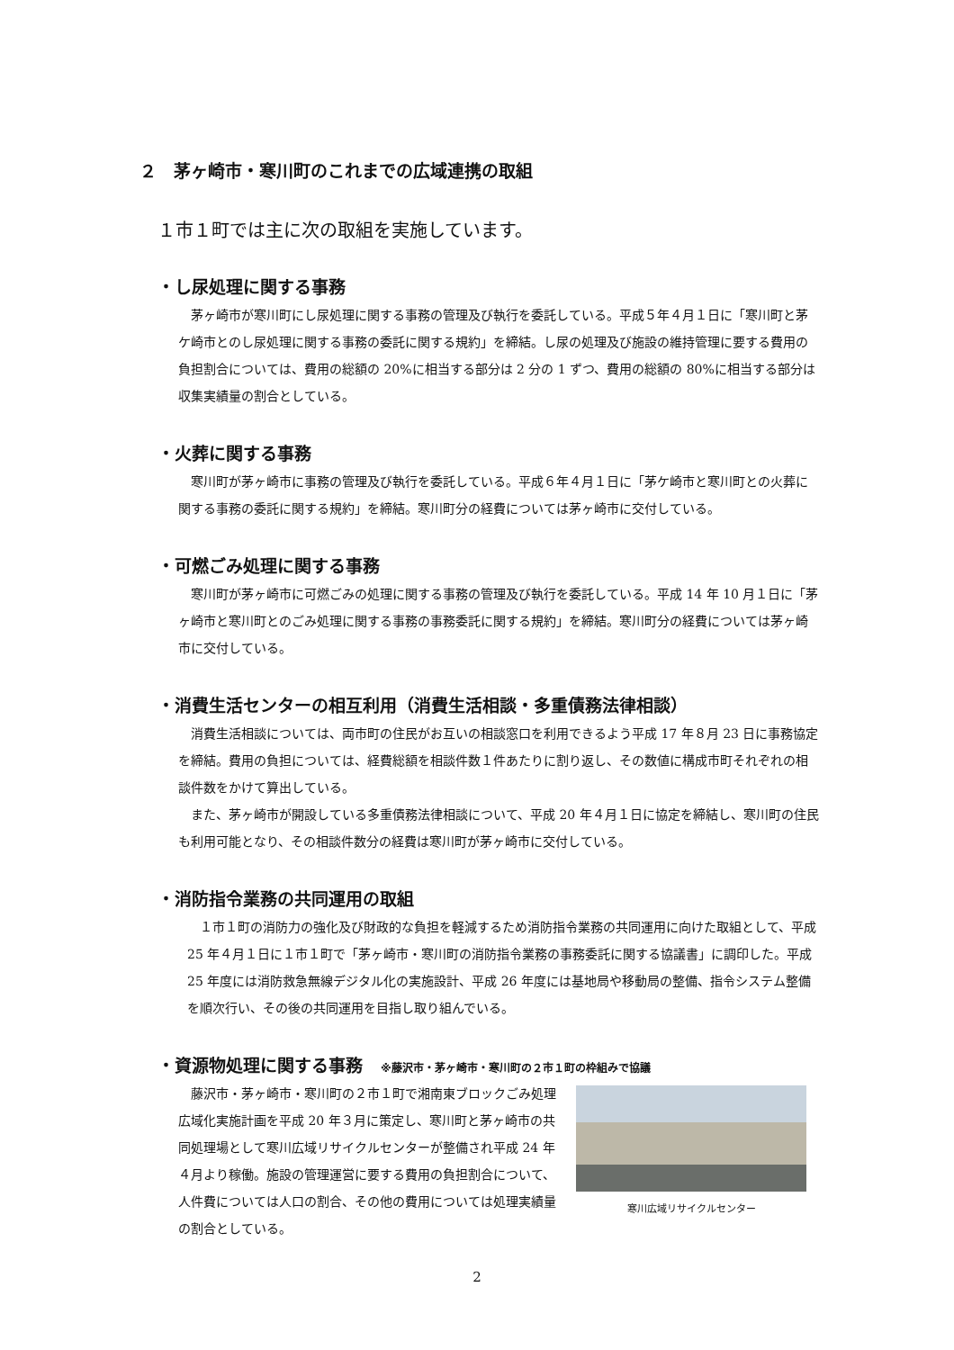２　茅ヶ崎市・寒川町のこれまでの広域連携の取組
１市１町では主に次の取組を実施しています。
・し尿処理に関する事務
茅ヶ崎市が寒川町にし尿処理に関する事務の管理及び執行を委託している。平成５年４月１日に「寒川町と茅ケ崎市とのし尿処理に関する事務の委託に関する規約」を締結。し尿の処理及び施設の維持管理に要する費用の負担割合については、費用の総額の 20%に相当する部分は 2 分の 1 ずつ、費用の総額の 80%に相当する部分は収集実績量の割合としている。
・火葬に関する事務
寒川町が茅ヶ崎市に事務の管理及び執行を委託している。平成６年４月１日に「茅ケ崎市と寒川町との火葬に関する事務の委託に関する規約」を締結。寒川町分の経費については茅ヶ崎市に交付している。
・可燃ごみ処理に関する事務
寒川町が茅ヶ崎市に可燃ごみの処理に関する事務の管理及び執行を委託している。平成 14 年 10 月１日に「茅ヶ崎市と寒川町とのごみ処理に関する事務の事務委託に関する規約」を締結。寒川町分の経費については茅ヶ崎市に交付している。
・消費生活センターの相互利用（消費生活相談・多重債務法律相談）
消費生活相談については、両市町の住民がお互いの相談窓口を利用できるよう平成 17 年８月 23 日に事務協定を締結。費用の負担については、経費総額を相談件数１件あたりに割り返し、その数値に構成市町それぞれの相談件数をかけて算出している。
また、茅ヶ崎市が開設している多重債務法律相談について、平成 20 年４月１日に協定を締結し、寒川町の住民も利用可能となり、その相談件数分の経費は寒川町が茅ヶ崎市に交付している。
・消防指令業務の共同運用の取組
１市１町の消防力の強化及び財政的な負担を軽減するため消防指令業務の共同運用に向けた取組として、平成 25 年４月１日に１市１町で「茅ヶ崎市・寒川町の消防指令業務の事務委託に関する協議書」に調印した。平成 25 年度には消防救急無線デジタル化の実施設計、平成 26 年度には基地局や移動局の整備、指令システム整備を順次行い、その後の共同運用を目指し取り組んでいる。
・資源物処理に関する事務 ※藤沢市・茅ヶ崎市・寒川町の２市１町の枠組みで協議
藤沢市・茅ヶ崎市・寒川町の２市１町で湘南東ブロックごみ処理広域化実施計画を平成 20 年３月に策定し、寒川町と茅ヶ崎市の共同処理場として寒川広域リサイクルセンターが整備され平成 24 年４月より稼働。施設の管理運営に要する費用の負担割合について、人件費については人口の割合、その他の費用については処理実績量の割合としている。
寒川広域リサイクルセンター
2